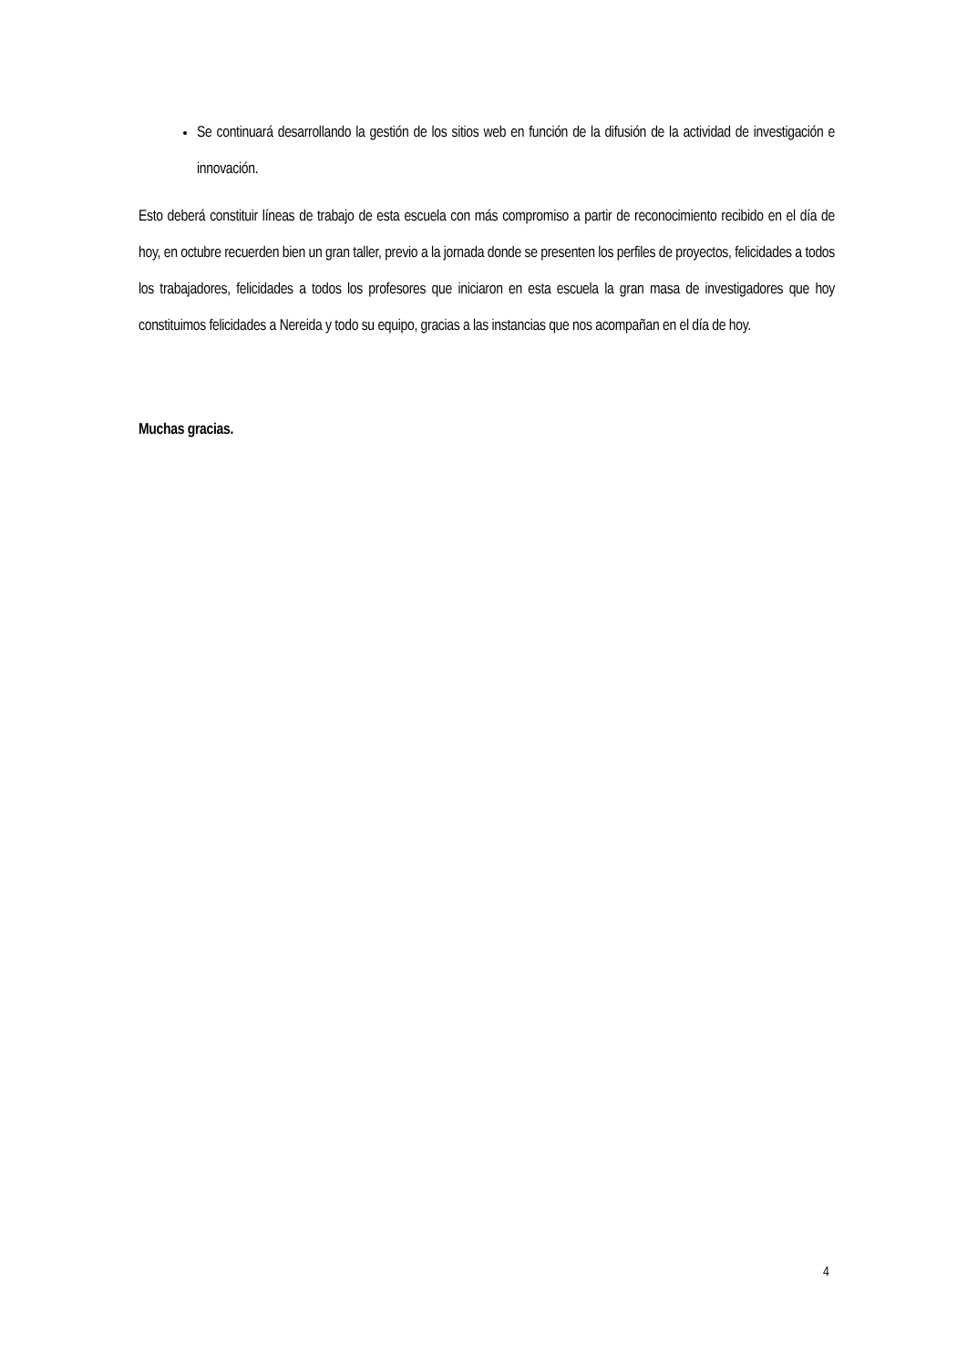Se continuará desarrollando la gestión de los sitios web en función de la difusión de la actividad de investigación e innovación.
Esto deberá constituir líneas de trabajo de esta escuela con más compromiso a partir de reconocimiento recibido en el día de hoy, en octubre recuerden bien un gran taller, previo a la jornada donde se presenten los perfiles de proyectos, felicidades a todos los trabajadores, felicidades a todos los profesores que iniciaron en esta escuela la gran masa de investigadores que hoy constituimos felicidades a Nereida y todo su equipo, gracias a las instancias que nos acompañan en el día de hoy.
Muchas gracias.
4